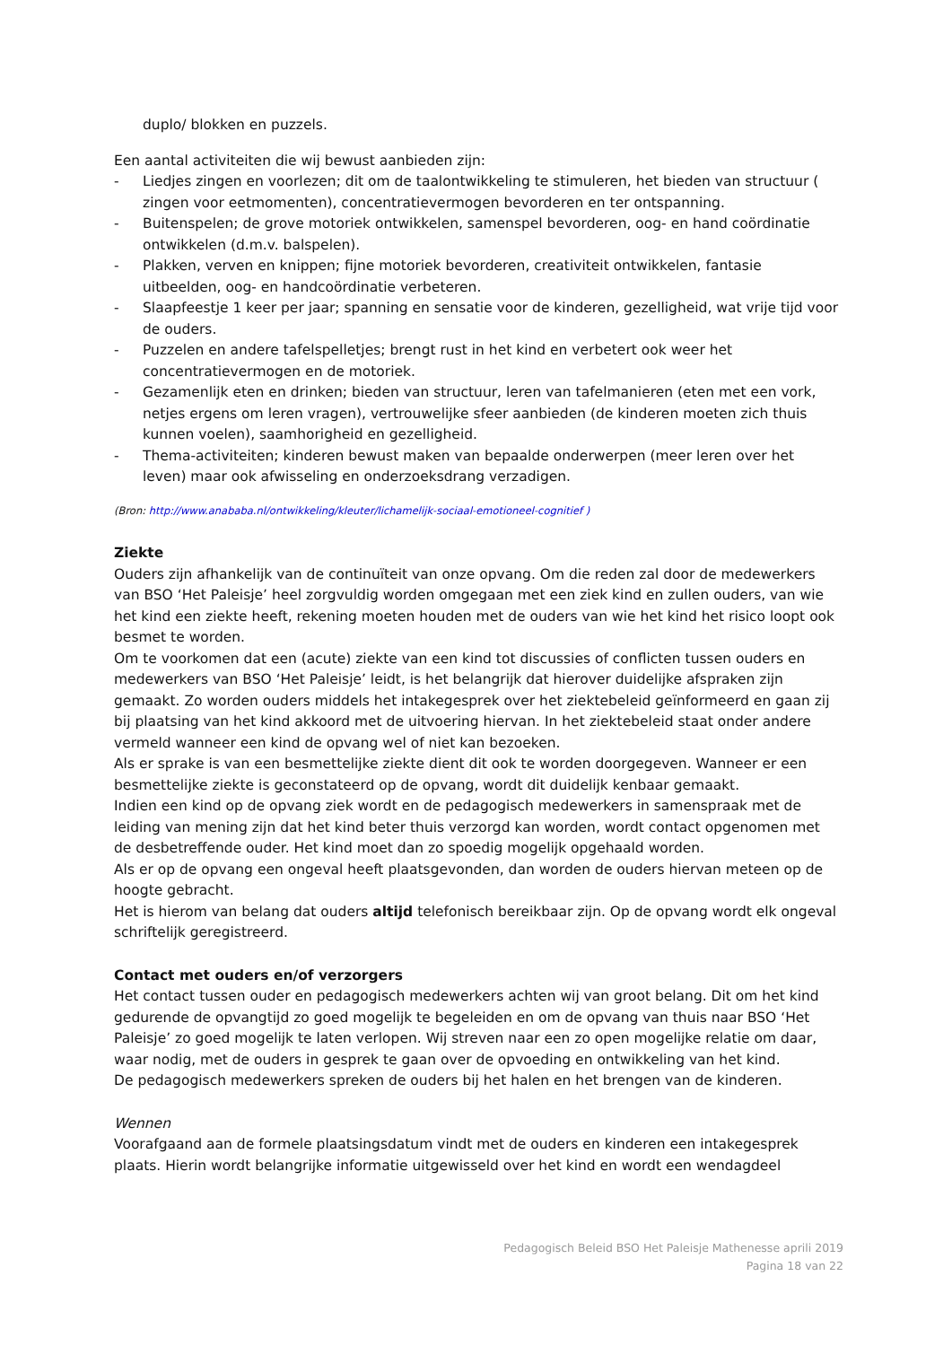duplo/ blokken en puzzels.
Een aantal activiteiten die wij bewust aanbieden zijn:
- Liedjes zingen en voorlezen; dit om de taalontwikkeling te stimuleren, het bieden van structuur ( zingen voor eetmomenten), concentratievermogen bevorderen en ter ontspanning.
- Buitenspelen; de grove motoriek ontwikkelen, samenspel bevorderen, oog- en hand coördinatie ontwikkelen (d.m.v. balspelen).
- Plakken, verven en knippen; fijne motoriek bevorderen, creativiteit ontwikkelen, fantasie uitbeelden, oog- en handcoördinatie verbeteren.
- Slaapfeestje 1 keer per jaar; spanning en sensatie voor de kinderen, gezelligheid, wat vrije tijd voor de ouders.
- Puzzelen en andere tafelspelletjes; brengt rust in het kind en verbetert ook weer het concentratievermogen en de motoriek.
- Gezamenlijk eten en drinken; bieden van structuur, leren van tafelmanieren (eten met een vork, netjes ergens om leren vragen), vertrouwelijke sfeer aanbieden (de kinderen moeten zich thuis kunnen voelen), saamhorigheid en gezelligheid.
- Thema-activiteiten; kinderen bewust maken van bepaalde onderwerpen (meer leren over het leven) maar ook afwisseling en onderzoeksdrang verzadigen.
(Bron: http://www.anababa.nl/ontwikkeling/kleuter/lichamelijk-sociaal-emotioneel-cognitief )
Ziekte
Ouders zijn afhankelijk van de continuïteit van onze opvang. Om die reden zal door de medewerkers van BSO ‘Het Paleisje’ heel zorgvuldig worden omgegaan met een ziek kind en zullen ouders, van wie het kind een ziekte heeft, rekening moeten houden met de ouders van wie het kind het risico loopt ook besmet te worden.
Om te voorkomen dat een (acute) ziekte van een kind tot discussies of conflicten tussen ouders en medewerkers van BSO ‘Het Paleisje’ leidt, is het belangrijk dat hierover duidelijke afspraken zijn gemaakt. Zo worden ouders middels het intakegesprek over het ziektebeleid geïnformeerd en gaan zij bij plaatsing van het kind akkoord met de uitvoering hiervan. In het ziektebeleid staat onder andere vermeld wanneer een kind de opvang wel of niet kan bezoeken.
Als er sprake is van een besmettelijke ziekte dient dit ook te worden doorgegeven. Wanneer er een besmettelijke ziekte is geconstateerd op de opvang, wordt dit duidelijk kenbaar gemaakt.
Indien een kind op de opvang ziek wordt en de pedagogisch medewerkers in samenspraak met de leiding van mening zijn dat het kind beter thuis verzorgd kan worden, wordt contact opgenomen met de desbetreffende ouder. Het kind moet dan zo spoedig mogelijk opgehaald worden.
Als er op de opvang een ongeval heeft plaatsgevonden, dan worden de ouders hiervan meteen op de hoogte gebracht.
Het is hierom van belang dat ouders altijd telefonisch bereikbaar zijn. Op de opvang wordt elk ongeval schriftelijk geregistreerd.
Contact met ouders en/of verzorgers
Het contact tussen ouder en pedagogisch medewerkers achten wij van groot belang. Dit om het kind gedurende de opvangtijd zo goed mogelijk te begeleiden en om de opvang van thuis naar BSO ‘Het Paleisje’ zo goed mogelijk te laten verlopen. Wij streven naar een zo open mogelijke relatie om daar, waar nodig, met de ouders in gesprek te gaan over de opvoeding en ontwikkeling van het kind.
De pedagogisch medewerkers spreken de ouders bij het halen en het brengen van de kinderen.
Wennen
Voorafgaand aan de formele plaatsingsdatum vindt met de ouders en kinderen een intakegesprek plaats. Hierin wordt belangrijke informatie uitgewisseld over het kind en wordt een wendagdeel
Pedagogisch Beleid BSO Het Paleisje Mathenesse aprili 2019
Pagina 18 van 22